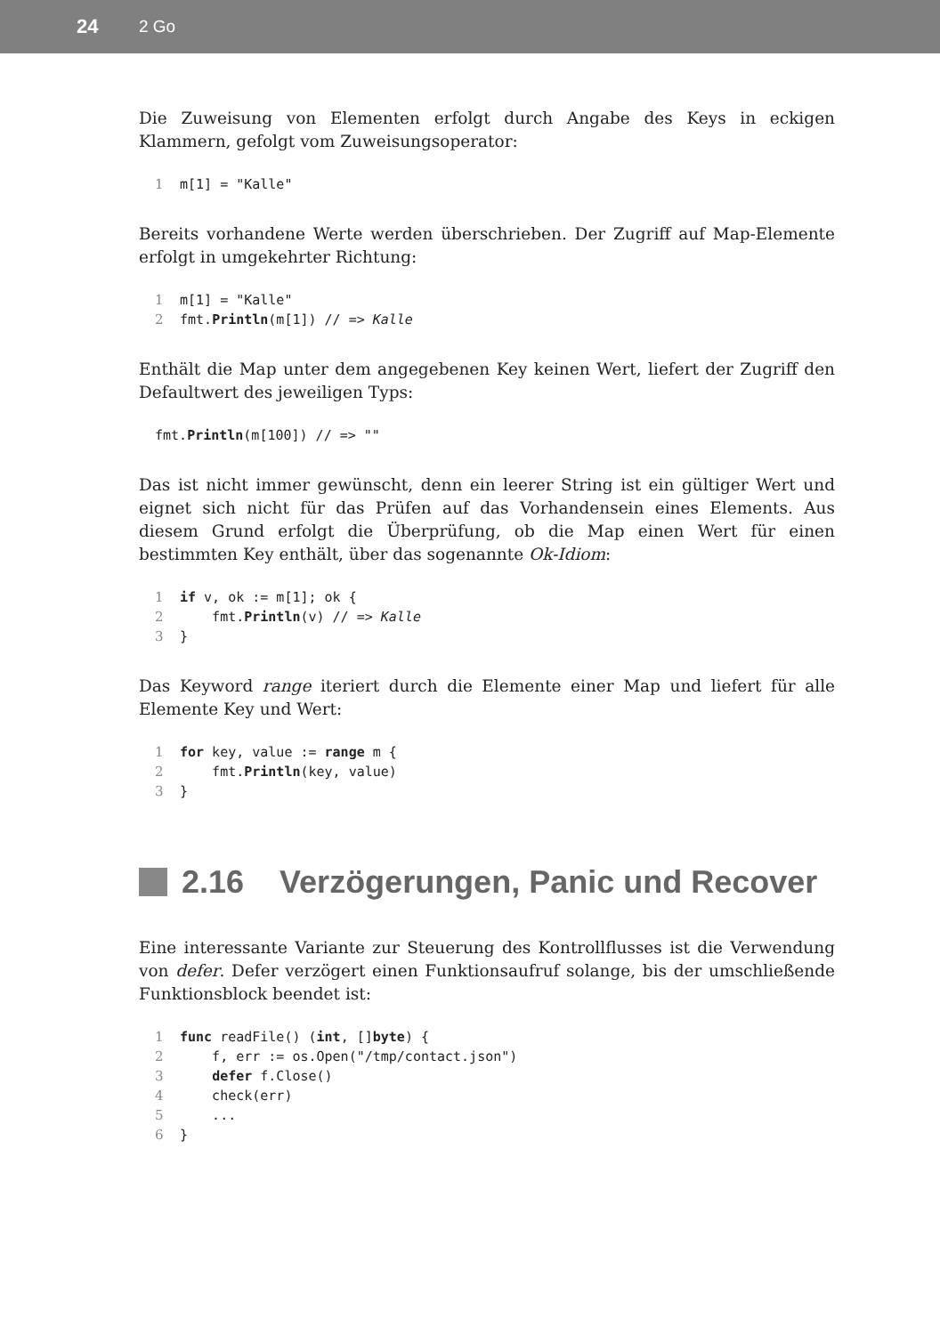24 2 Go
Die Zuweisung von Elementen erfolgt durch Angabe des Keys in eckigen Klammern, gefolgt vom Zuweisungsoperator:
1m[1] = "Kalle"
Bereits vorhandene Werte werden überschrieben. Der Zugriff auf Map-Elemente erfolgt in umgekehrter Richtung:
1m[1] = "Kalle"
2fmt.Println(m[1]) // => Kalle
Enthält die Map unter dem angegebenen Key keinen Wert, liefert der Zugriff den Defaultwert des jeweiligen Typs:
fmt.Println(m[100]) // => ""
Das ist nicht immer gewünscht, denn ein leerer String ist ein gültiger Wert und eignet sich nicht für das Prüfen auf das Vorhandensein eines Elements. Aus diesem Grund erfolgt die Überprüfung, ob die Map einen Wert für einen bestimmten Key enthält, über das sogenannte Ok-Idiom:
1 if v, ok := m[1]; ok {
2    fmt.Println(v) // => Kalle
3}
Das Keyword range iteriert durch die Elemente einer Map und liefert für alle Elemente Key und Wert:
1 for key, value := range m {
2    fmt.Println(key, value)
3}
2.16 Verzögerungen, Panic und Recover
Eine interessante Variante zur Steuerung des Kontrollflusses ist die Verwendung von defer. Defer verzögert einen Funktionsaufruf solange, bis der umschließende Funktionsblock beendet ist:
1 func readFile() (int, []byte) {
2    f, err := os.Open("/tmp/contact.json")
3    defer f.Close()
4    check(err)
5    ...
6}